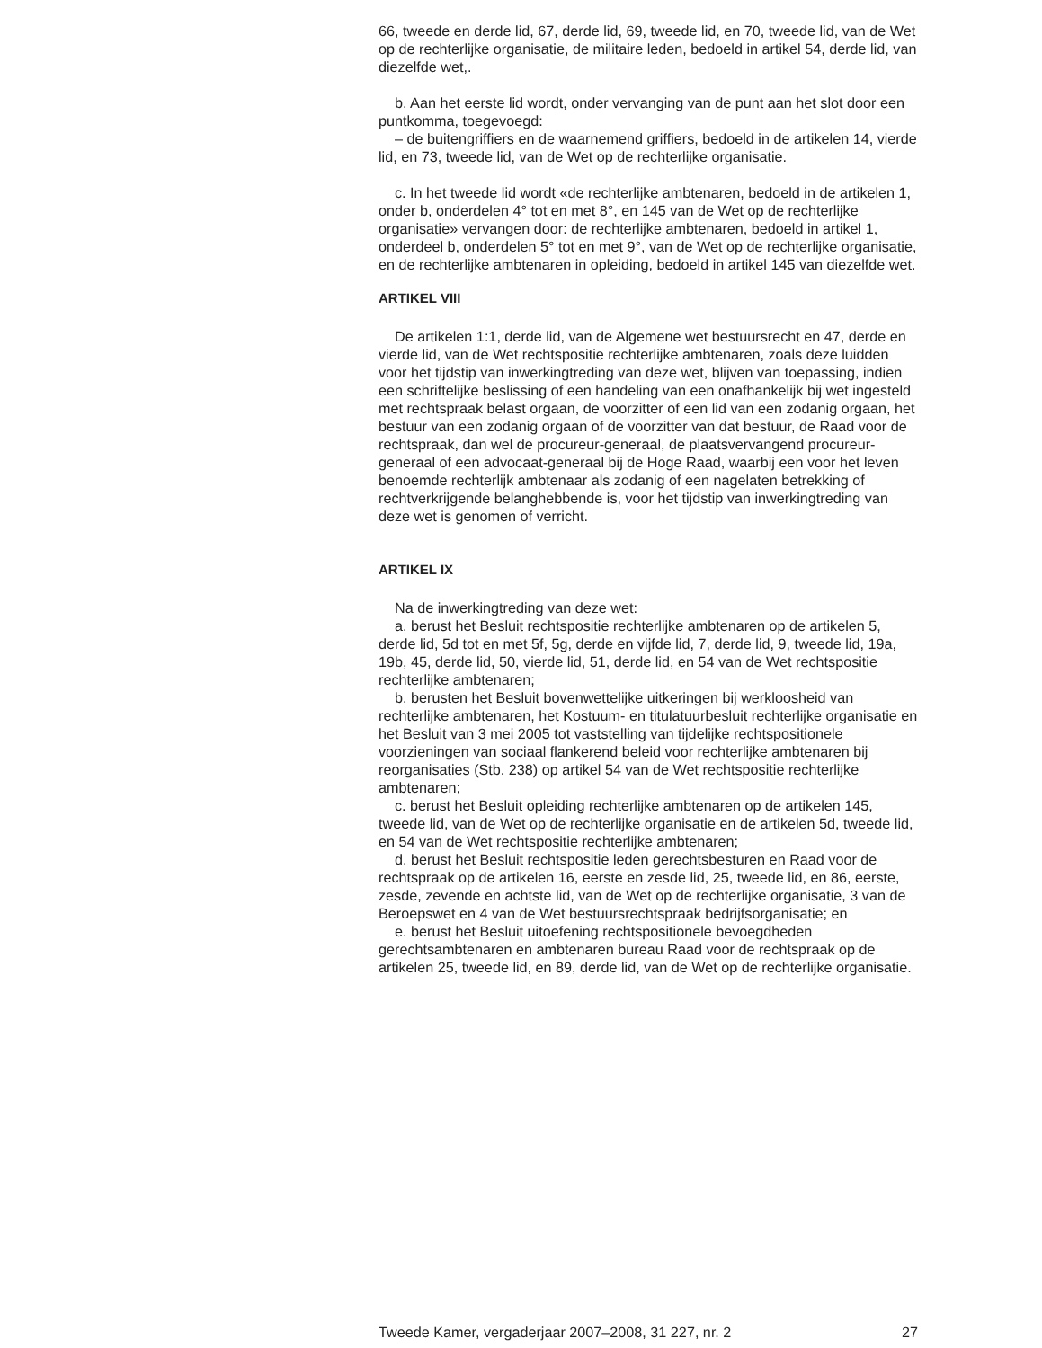66, tweede en derde lid, 67, derde lid, 69, tweede lid, en 70, tweede lid, van de Wet op de rechterlijke organisatie, de militaire leden, bedoeld in artikel 54, derde lid, van diezelfde wet,.
b. Aan het eerste lid wordt, onder vervanging van de punt aan het slot door een puntkomma, toegevoegd:
– de buitengriffiers en de waarnemend griffiers, bedoeld in de artikelen 14, vierde lid, en 73, tweede lid, van de Wet op de rechterlijke organisatie.
c. In het tweede lid wordt «de rechterlijke ambtenaren, bedoeld in de artikelen 1, onder b, onderdelen 4° tot en met 8°, en 145 van de Wet op de rechterlijke organisatie» vervangen door: de rechterlijke ambtenaren, bedoeld in artikel 1, onderdeel b, onderdelen 5° tot en met 9°, van de Wet op de rechterlijke organisatie, en de rechterlijke ambtenaren in opleiding, bedoeld in artikel 145 van diezelfde wet.
ARTIKEL VIII
De artikelen 1:1, derde lid, van de Algemene wet bestuursrecht en 47, derde en vierde lid, van de Wet rechtspositie rechterlijke ambtenaren, zoals deze luidden voor het tijdstip van inwerkingtreding van deze wet, blijven van toepassing, indien een schriftelijke beslissing of een handeling van een onafhankelijk bij wet ingesteld met rechtspraak belast orgaan, de voorzitter of een lid van een zodanig orgaan, het bestuur van een zodanig orgaan of de voorzitter van dat bestuur, de Raad voor de rechtspraak, dan wel de procureur-generaal, de plaatsvervangend procureur-generaal of een advocaat-generaal bij de Hoge Raad, waarbij een voor het leven benoemde rechterlijk ambtenaar als zodanig of een nagelaten betrekking of rechtverkrijgende belanghebbende is, voor het tijdstip van inwerkingtreding van deze wet is genomen of verricht.
ARTIKEL IX
Na de inwerkingtreding van deze wet:
a. berust het Besluit rechtspositie rechterlijke ambtenaren op de artikelen 5, derde lid, 5d tot en met 5f, 5g, derde en vijfde lid, 7, derde lid, 9, tweede lid, 19a, 19b, 45, derde lid, 50, vierde lid, 51, derde lid, en 54 van de Wet rechtspositie rechterlijke ambtenaren;
b. berusten het Besluit bovenwettelijke uitkeringen bij werkloosheid van rechterlijke ambtenaren, het Kostuum- en titulatuurbesluit rechterlijke organisatie en het Besluit van 3 mei 2005 tot vaststelling van tijdelijke rechtspositionele voorzieningen van sociaal flankerend beleid voor rechterlijke ambtenaren bij reorganisaties (Stb. 238) op artikel 54 van de Wet rechtspositie rechterlijke ambtenaren;
c. berust het Besluit opleiding rechterlijke ambtenaren op de artikelen 145, tweede lid, van de Wet op de rechterlijke organisatie en de artikelen 5d, tweede lid, en 54 van de Wet rechtspositie rechterlijke ambtenaren;
d. berust het Besluit rechtspositie leden gerechtsbesturen en Raad voor de rechtspraak op de artikelen 16, eerste en zesde lid, 25, tweede lid, en 86, eerste, zesde, zevende en achtste lid, van de Wet op de rechterlijke organisatie, 3 van de Beroepswet en 4 van de Wet bestuursrechtspraak bedrijfsorganisatie; en
e. berust het Besluit uitoefening rechtspositionele bevoegdheden gerechtsambtenaren en ambtenaren bureau Raad voor de rechtspraak op de artikelen 25, tweede lid, en 89, derde lid, van de Wet op de rechterlijke organisatie.
Tweede Kamer, vergaderjaar 2007–2008, 31 227, nr. 2 27